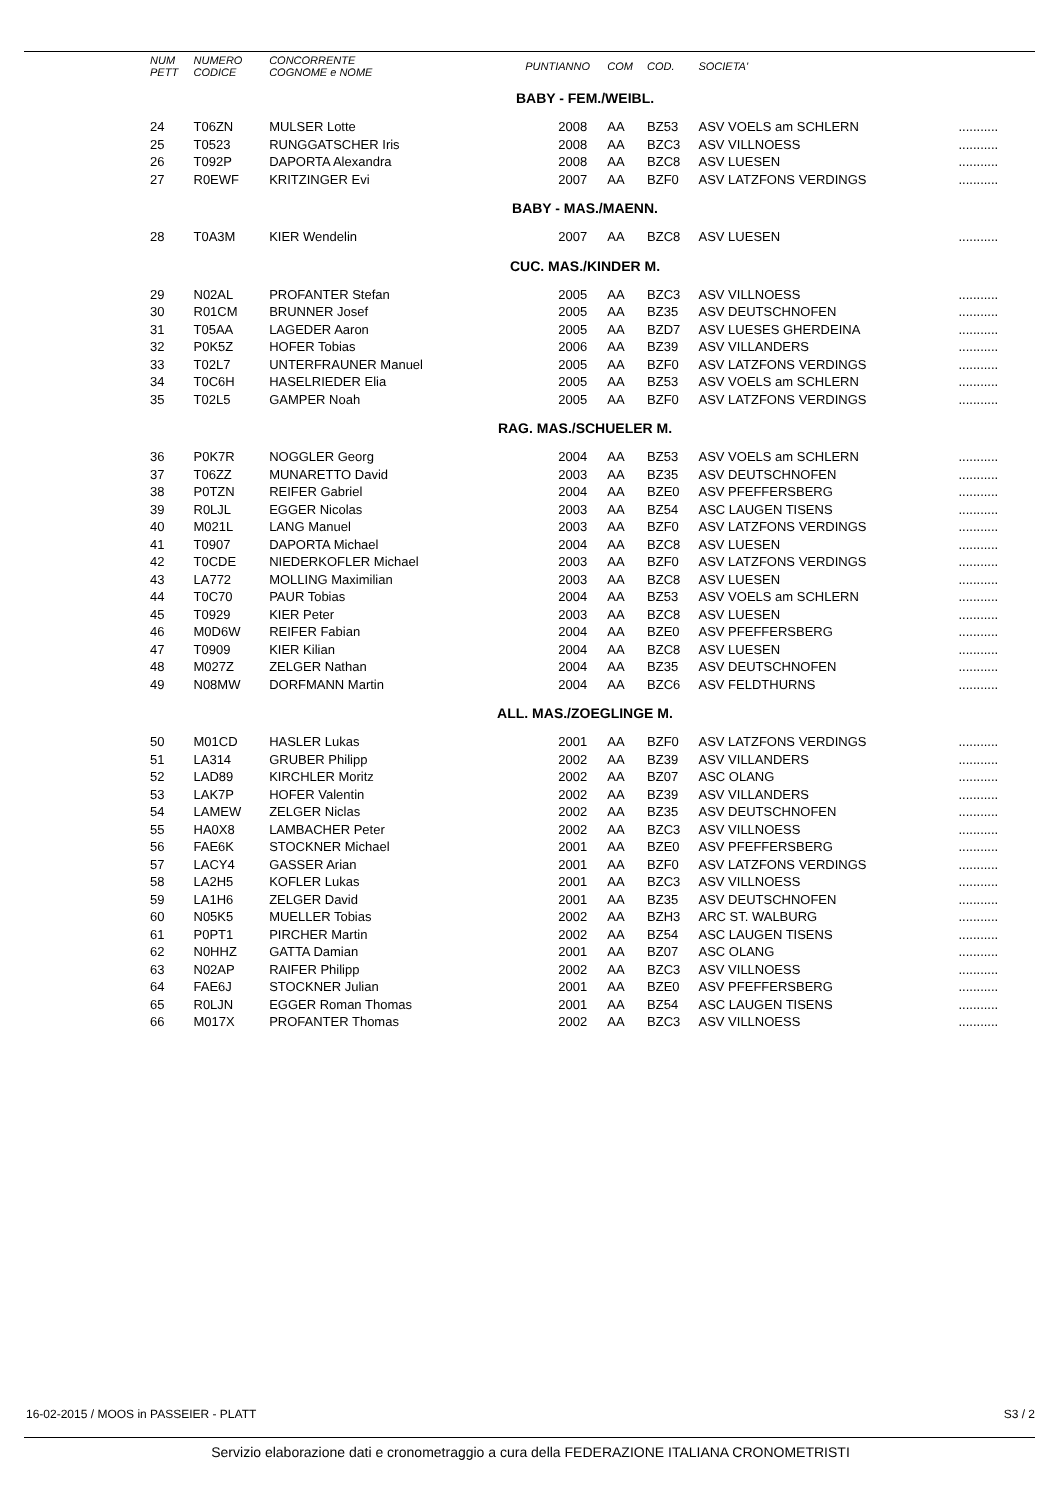| NUM PETT | NUMERO CODICE | CONCORRENTE COGNOME e NOME | PUNTI | ANNO | COM | COD. | SOCIETA' | |
| --- | --- | --- | --- | --- | --- | --- | --- | --- |
| BABY - FEM./WEIBL. | | | | | | | | |
| 24 | T06ZN | MULSER Lotte | | 2008 | AA | BZ53 | ASV VOELS am SCHLERN | ........... |
| 25 | T0523 | RUNGGATSCHER Iris | | 2008 | AA | BZC3 | ASV VILLNOESS | ........... |
| 26 | T092P | DAPORTA Alexandra | | 2008 | AA | BZC8 | ASV LUESEN | ........... |
| 27 | R0EWF | KRITZINGER Evi | | 2007 | AA | BZF0 | ASV LATZFONS VERDINGS | ........... |
| BABY - MAS./MAENN. | | | | | | | | |
| 28 | T0A3M | KIER Wendelin | | 2007 | AA | BZC8 | ASV LUESEN | ........... |
| CUC. MAS./KINDER M. | | | | | | | | |
| 29 | N02AL | PROFANTER Stefan | | 2005 | AA | BZC3 | ASV VILLNOESS | ........... |
| 30 | R01CM | BRUNNER Josef | | 2005 | AA | BZ35 | ASV DEUTSCHNOFEN | ........... |
| 31 | T05AA | LAGEDER Aaron | | 2005 | AA | BZD7 | ASV LUESES GHERDEINA | ........... |
| 32 | P0K5Z | HOFER Tobias | | 2006 | AA | BZ39 | ASV VILLANDERS | ........... |
| 33 | T02L7 | UNTERFRAUNER Manuel | | 2005 | AA | BZF0 | ASV LATZFONS VERDINGS | ........... |
| 34 | T0C6H | HASELRIEDER Elia | | 2005 | AA | BZ53 | ASV VOELS am SCHLERN | ........... |
| 35 | T02L5 | GAMPER Noah | | 2005 | AA | BZF0 | ASV LATZFONS VERDINGS | ........... |
| RAG. MAS./SCHUELER M. | | | | | | | | |
| 36 | P0K7R | NOGGLER Georg | | 2004 | AA | BZ53 | ASV VOELS am SCHLERN | ........... |
| 37 | T06ZZ | MUNARETTO David | | 2003 | AA | BZ35 | ASV DEUTSCHNOFEN | ........... |
| 38 | P0TZN | REIFER Gabriel | | 2004 | AA | BZE0 | ASV PFEFFERSBERG | ........... |
| 39 | R0LJL | EGGER Nicolas | | 2003 | AA | BZ54 | ASC LAUGEN TISENS | ........... |
| 40 | M021L | LANG Manuel | | 2003 | AA | BZF0 | ASV LATZFONS VERDINGS | ........... |
| 41 | T0907 | DAPORTA Michael | | 2004 | AA | BZC8 | ASV LUESEN | ........... |
| 42 | T0CDE | NIEDERKOFLER Michael | | 2003 | AA | BZF0 | ASV LATZFONS VERDINGS | ........... |
| 43 | LA772 | MOLLING Maximilian | | 2003 | AA | BZC8 | ASV LUESEN | ........... |
| 44 | T0C70 | PAUR Tobias | | 2004 | AA | BZ53 | ASV VOELS am SCHLERN | ........... |
| 45 | T0929 | KIER Peter | | 2003 | AA | BZC8 | ASV LUESEN | ........... |
| 46 | M0D6W | REIFER Fabian | | 2004 | AA | BZE0 | ASV PFEFFERSBERG | ........... |
| 47 | T0909 | KIER Kilian | | 2004 | AA | BZC8 | ASV LUESEN | ........... |
| 48 | M027Z | ZELGER Nathan | | 2004 | AA | BZ35 | ASV DEUTSCHNOFEN | ........... |
| 49 | N08MW | DORFMANN Martin | | 2004 | AA | BZC6 | ASV FELDTHURNS | ........... |
| ALL. MAS./ZOEGLINGE M. | | | | | | | | |
| 50 | M01CD | HASLER Lukas | | 2001 | AA | BZF0 | ASV LATZFONS VERDINGS | ........... |
| 51 | LA314 | GRUBER Philipp | | 2002 | AA | BZ39 | ASV VILLANDERS | ........... |
| 52 | LAD89 | KIRCHLER Moritz | | 2002 | AA | BZ07 | ASC OLANG | ........... |
| 53 | LAK7P | HOFER Valentin | | 2002 | AA | BZ39 | ASV VILLANDERS | ........... |
| 54 | LAMEW | ZELGER Niclas | | 2002 | AA | BZ35 | ASV DEUTSCHNOFEN | ........... |
| 55 | HA0X8 | LAMBACHER Peter | | 2002 | AA | BZC3 | ASV VILLNOESS | ........... |
| 56 | FAE6K | STOCKNER Michael | | 2001 | AA | BZE0 | ASV PFEFFERSBERG | ........... |
| 57 | LACY4 | GASSER Arian | | 2001 | AA | BZF0 | ASV LATZFONS VERDINGS | ........... |
| 58 | LA2H5 | KOFLER Lukas | | 2001 | AA | BZC3 | ASV VILLNOESS | ........... |
| 59 | LA1H6 | ZELGER David | | 2001 | AA | BZ35 | ASV DEUTSCHNOFEN | ........... |
| 60 | N05K5 | MUELLER Tobias | | 2002 | AA | BZH3 | ARC ST. WALBURG | ........... |
| 61 | P0PT1 | PIRCHER Martin | | 2002 | AA | BZ54 | ASC LAUGEN TISENS | ........... |
| 62 | N0HHZ | GATTA Damian | | 2001 | AA | BZ07 | ASC OLANG | ........... |
| 63 | N02AP | RAIFER Philipp | | 2002 | AA | BZC3 | ASV VILLNOESS | ........... |
| 64 | FAE6J | STOCKNER Julian | | 2001 | AA | BZE0 | ASV PFEFFERSBERG | ........... |
| 65 | R0LJN | EGGER Roman Thomas | | 2001 | AA | BZ54 | ASC LAUGEN TISENS | ........... |
| 66 | M017X | PROFANTER Thomas | | 2002 | AA | BZC3 | ASV VILLNOESS | ........... |
16-02-2015 / MOOS in PASSEIER - PLATT
S3 / 2
Servizio elaborazione dati e cronometraggio a cura della FEDERAZIONE ITALIANA CRONOMETRISTI